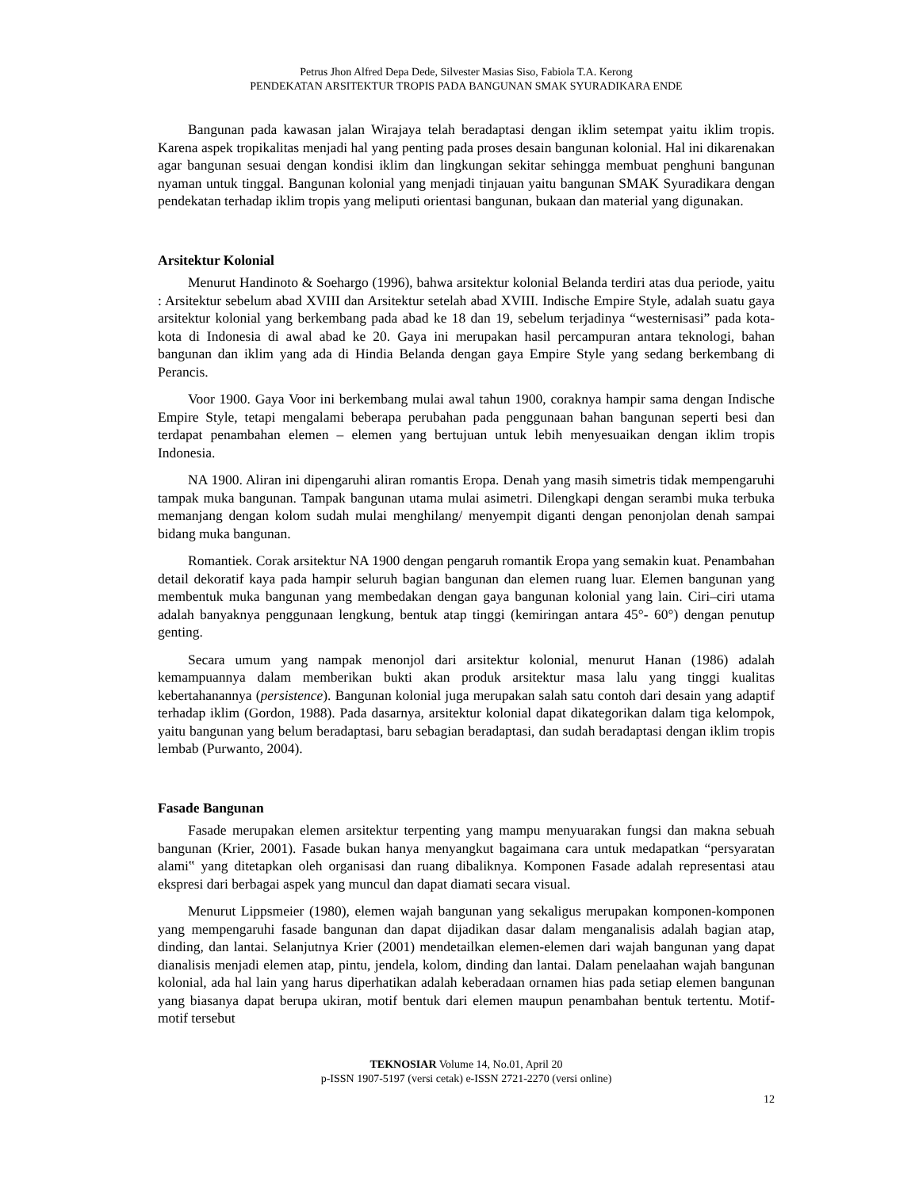Petrus Jhon Alfred Depa Dede, Silvester Masias Siso, Fabiola T.A. Kerong
PENDEKATAN ARSITEKTUR TROPIS PADA BANGUNAN SMAK SYURADIKARA ENDE
Bangunan pada kawasan jalan Wirajaya telah beradaptasi dengan iklim setempat yaitu iklim tropis. Karena aspek tropikalitas menjadi hal yang penting pada proses desain bangunan kolonial. Hal ini dikarenakan agar bangunan sesuai dengan kondisi iklim dan lingkungan sekitar sehingga membuat penghuni bangunan nyaman untuk tinggal. Bangunan kolonial yang menjadi tinjauan yaitu bangunan SMAK Syuradikara dengan pendekatan terhadap iklim tropis yang meliputi orientasi bangunan, bukaan dan material yang digunakan.
Arsitektur Kolonial
Menurut Handinoto & Soehargo (1996), bahwa arsitektur kolonial Belanda terdiri atas dua periode, yaitu : Arsitektur sebelum abad XVIII dan Arsitektur setelah abad XVIII. Indische Empire Style, adalah suatu gaya arsitektur kolonial yang berkembang pada abad ke 18 dan 19, sebelum terjadinya “westernisasi” pada kota-kota di Indonesia di awal abad ke 20. Gaya ini merupakan hasil percampuran antara teknologi, bahan bangunan dan iklim yang ada di Hindia Belanda dengan gaya Empire Style yang sedang berkembang di Perancis.
Voor 1900. Gaya Voor ini berkembang mulai awal tahun 1900, coraknya hampir sama dengan Indische Empire Style, tetapi mengalami beberapa perubahan pada penggunaan bahan bangunan seperti besi dan terdapat penambahan elemen – elemen yang bertujuan untuk lebih menyesuaikan dengan iklim tropis Indonesia.
NA 1900. Aliran ini dipengaruhi aliran romantis Eropa. Denah yang masih simetris tidak mempengaruhi tampak muka bangunan. Tampak bangunan utama mulai asimetri. Dilengkapi dengan serambi muka terbuka memanjang dengan kolom sudah mulai menghilang/ menyempit diganti dengan penonjolan denah sampai bidang muka bangunan.
Romantiek. Corak arsitektur NA 1900 dengan pengaruh romantik Eropa yang semakin kuat. Penambahan detail dekoratif kaya pada hampir seluruh bagian bangunan dan elemen ruang luar. Elemen bangunan yang membentuk muka bangunan yang membedakan dengan gaya bangunan kolonial yang lain. Ciri–ciri utama adalah banyaknya penggunaan lengkung, bentuk atap tinggi (kemiringan antara 45°- 60°) dengan penutup genting.
Secara umum yang nampak menonjol dari arsitektur kolonial, menurut Hanan (1986) adalah kemampuannya dalam memberikan bukti akan produk arsitektur masa lalu yang tinggi kualitas kebertahanannya (persistence). Bangunan kolonial juga merupakan salah satu contoh dari desain yang adaptif terhadap iklim (Gordon, 1988). Pada dasarnya, arsitektur kolonial dapat dikategorikan dalam tiga kelompok, yaitu bangunan yang belum beradaptasi, baru sebagian beradaptasi, dan sudah beradaptasi dengan iklim tropis lembab (Purwanto, 2004).
Fasade Bangunan
Fasade merupakan elemen arsitektur terpenting yang mampu menyuarakan fungsi dan makna sebuah bangunan (Krier, 2001). Fasade bukan hanya menyangkut bagaimana cara untuk medapatkan “persyaratan alami‟ yang ditetapkan oleh organisasi dan ruang dibaliknya. Komponen Fasade adalah representasi atau ekspresi dari berbagai aspek yang muncul dan dapat diamati secara visual.
Menurut Lippsmeier (1980), elemen wajah bangunan yang sekaligus merupakan komponen-komponen yang mempengaruhi fasade bangunan dan dapat dijadikan dasar dalam menganalisis adalah bagian atap, dinding, dan lantai. Selanjutnya Krier (2001) mendetailkan elemen-elemen dari wajah bangunan yang dapat dianalisis menjadi elemen atap, pintu, jendela, kolom, dinding dan lantai. Dalam penelaahan wajah bangunan kolonial, ada hal lain yang harus diperhatikan adalah keberadaan ornamen hias pada setiap elemen bangunan yang biasanya dapat berupa ukiran, motif bentuk dari elemen maupun penambahan bentuk tertentu. Motif-motif tersebut
TEKNOSIAR Volume 14, No.01, April 20
p-ISSN 1907-5197 (versi cetak) e-ISSN 2721-2270 (versi online)
12